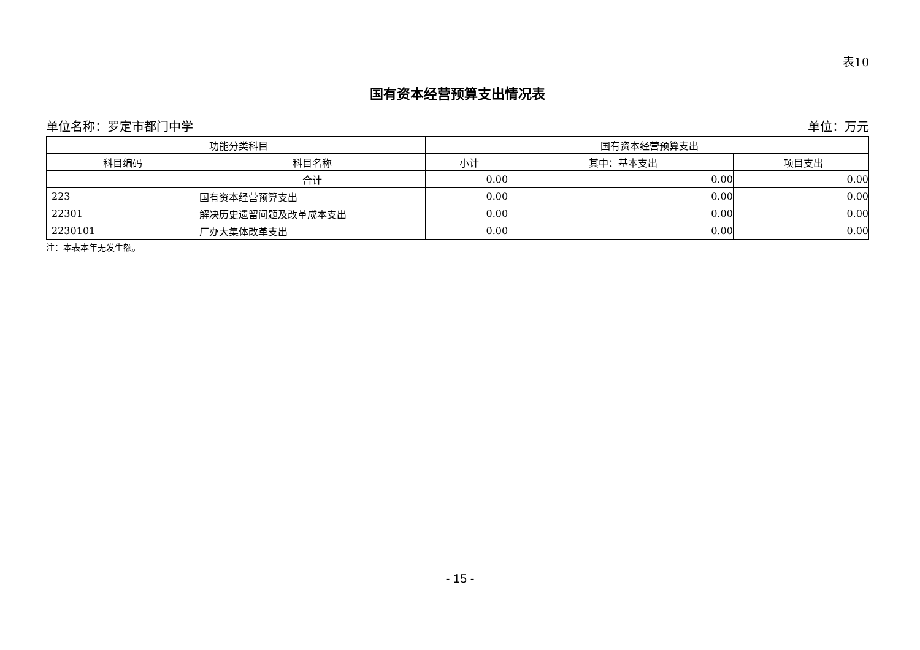表10
国有资本经营预算支出情况表
单位名称：罗定市都门中学 单位：万元
| 功能分类科目 | | 国有资本经营预算支出 | | |
| --- | --- | --- | --- | --- |
| 科目编码 | 科目名称 | 小计 | 其中：基本支出 | 项目支出 |
| | 合计 | 0.00 | 0.00 | 0.00 |
| 223 | 国有资本经营预算支出 | 0.00 | 0.00 | 0.00 |
| 22301 | 解决历史遗留问题及改革成本支出 | 0.00 | 0.00 | 0.00 |
| 2230101 | 厂办大集体改革支出 | 0.00 | 0.00 | 0.00 |
注：本表本年无发生额。
- 15 -